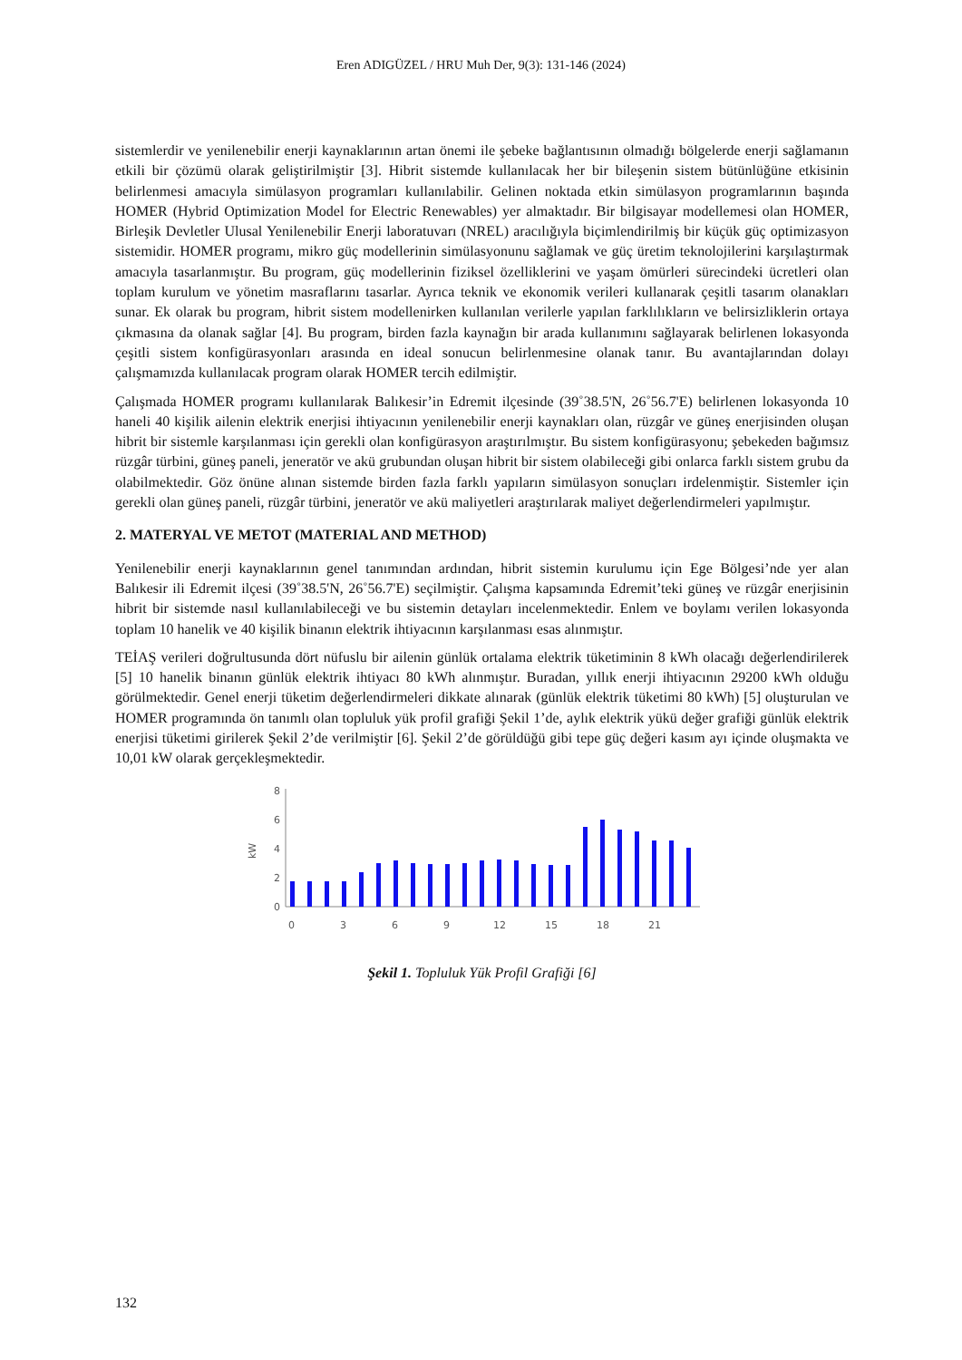Eren ADIGÜZEL / HRU Muh Der, 9(3): 131-146 (2024)
sistemlerdir ve yenilenebilir enerji kaynaklarının artan önemi ile şebeke bağlantısının olmadığı bölgelerde enerji sağlamanın etkili bir çözümü olarak geliştirilmiştir [3]. Hibrit sistemde kullanılacak her bir bileşenin sistem bütünlüğüne etkisinin belirlenmesi amacıyla simülasyon programları kullanılabilir. Gelinen noktada etkin simülasyon programlarının başında HOMER (Hybrid Optimization Model for Electric Renewables) yer almaktadır. Bir bilgisayar modellemesi olan HOMER, Birleşik Devletler Ulusal Yenilenebilir Enerji laboratuvarı (NREL) aracılığıyla biçimlendirilmiş bir küçük güç optimizasyon sistemidir. HOMER programı, mikro güç modellerinin simülasyonunu sağlamak ve güç üretim teknolojilerini karşılaştırmak amacıyla tasarlanmıştır. Bu program, güç modellerinin fiziksel özelliklerini ve yaşam ömürleri sürecindeki ücretleri olan toplam kurulum ve yönetim masraflarını tasarlar. Ayrıca teknik ve ekonomik verileri kullanarak çeşitli tasarım olanakları sunar. Ek olarak bu program, hibrit sistem modellenirken kullanılan verilerle yapılan farklılıkların ve belirsizliklerin ortaya çıkmasına da olanak sağlar [4]. Bu program, birden fazla kaynağın bir arada kullanımını sağlayarak belirlenen lokasyonda çeşitli sistem konfigürasyonları arasında en ideal sonucun belirlenmesine olanak tanır. Bu avantajlarından dolayı çalışmamızda kullanılacak program olarak HOMER tercih edilmiştir.
Çalışmada HOMER programı kullanılarak Balıkesir’in Edremit ilçesinde (39˚38.5'N, 26˚56.7'E) belirlenen lokasyonda 10 haneli 40 kişilik ailenin elektrik enerjisi ihtiyacının yenilenebilir enerji kaynakları olan, rüzgâr ve güneş enerjisinden oluşan hibrit bir sistemle karşılanması için gerekli olan konfigürasyon araştırılmıştır. Bu sistem konfigürasyonu; şebekeden bağımsız rüzgâr türbini, güneş paneli, jeneratör ve akü grubundan oluşan hibrit bir sistem olabileceği gibi onlarca farklı sistem grubu da olabilmektedir. Göz önüne alınan sistemde birden fazla farklı yapıların simülasyon sonuçları irdelenmiştir. Sistemler için gerekli olan güneş paneli, rüzgâr türbini, jeneratör ve akü maliyetleri araştırılarak maliyet değerlendirmeleri yapılmıştır.
2. MATERYAL VE METOT (MATERIAL AND METHOD)
Yenilenebilir enerji kaynaklarının genel tanımından ardından, hibrit sistemin kurulumu için Ege Bölgesi’nde yer alan Balıkesir ili Edremit ilçesi (39˚38.5'N, 26˚56.7'E) seçilmiştir. Çalışma kapsamında Edremit’teki güneş ve rüzgâr enerjisinin hibrit bir sistemde nasıl kullanılabileceği ve bu sistemin detayları incelenmektedir. Enlem ve boylamı verilen lokasyonda toplam 10 hanelik ve 40 kişilik binanın elektrik ihtiyacının karşılanması esas alınmıştır.
TEİAŞ verileri doğrultusunda dört nüfuslu bir ailenin günlük ortalama elektrik tüketiminin 8 kWh olacağı değerlendirilerek [5] 10 hanelik binanın günlük elektrik ihtiyacı 80 kWh alınmıştır. Buradan, yıllık enerji ihtiyacının 29200 kWh olduğu görülmektedir. Genel enerji tüketim değerlendirmeleri dikkate alınarak (günlük elektrik tüketimi 80 kWh) [5] oluşturulan ve HOMER programında ön tanımlı olan topluluk yük profil grafiği Şekil 1’de, aylık elektrik yükü değer grafiği günlük elektrik enerjisi tüketimi girilerek Şekil 2’de verilmiştir [6]. Şekil 2’de görüldüğü gibi tepe güç değeri kasım ayı içinde oluşmakta ve 10,01 kW olarak gerçekleşmektedir.
kW
8
6
4
2
0
0
3
6
9
12
15
18
21
Şekil 1. Topluluk Yük Profil Grafiği [6]
132